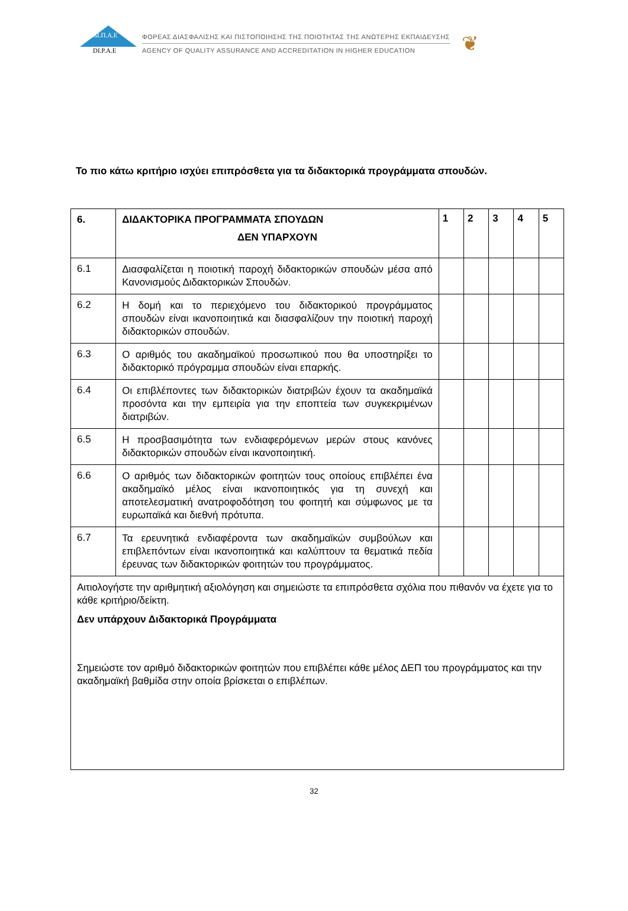ΔΙ.Π.Α.Ε
DI.P.A.E
ΦΟΡΕΑΣ ΔΙΑΣΦΑΛΙΣΗΣ ΚΑΙ ΠΙΣΤΟΠΟΙΗΣΗΣ ΤΗΣ ΠΟΙΟΤΗΤΑΣ ΤΗΣ ΑΝΩΤΕΡΗΣ ΕΚΠΑΙΔΕΥΣΗΣ
AGENCY OF QUALITY ASSURANCE AND ACCREDITATION IN HIGHER EDUCATION
❦
Το πιο κάτω κριτήριο ισχύει επιπρόσθετα για τα διδακτορικά προγράμματα σπουδών.
| 6. | ΔΙΔΑΚΤΟΡΙΚΑ ΠΡΟΓΡΑΜΜΑΤΑ ΣΠΟΥΔΩΝ ΔΕΝ ΥΠΑΡΧΟΥΝ | 1 | 2 | 3 | 4 | 5 |
| --- | --- | --- | --- | --- | --- | --- |
| 6.1 | Διασφαλίζεται η ποιοτική παροχή διδακτορικών σπουδών μέσα από Κανονισμούς Διδακτορικών Σπουδών. | | | | | |
| 6.2 | Η δομή και το περιεχόμενο του διδακτορικού προγράμματος σπουδών είναι ικανοποιητικά και διασφαλίζουν την ποιοτική παροχή διδακτορικών σπουδών. | | | | | |
| 6.3 | Ο αριθμός του ακαδημαϊκού προσωπικού που θα υποστηρίξει το διδακτορικό πρόγραμμα σπουδών είναι επαρκής. | | | | | |
| 6.4 | Οι επιβλέποντες των διδακτορικών διατριβών έχουν τα ακαδημαϊκά προσόντα και την εμπειρία για την εποπτεία των συγκεκριμένων διατριβών. | | | | | |
| 6.5 | Η προσβασιμότητα των ενδιαφερόμενων μερών στους κανόνες διδακτορικών σπουδών είναι ικανοποιητική. | | | | | |
| 6.6 | Ο αριθμός των διδακτορικών φοιτητών τους οποίους επιβλέπει ένα ακαδημαϊκό μέλος είναι ικανοποιητικός για τη συνεχή και αποτελεσματική ανατροφοδότηση του φοιτητή και σύμφωνος με τα ευρωπαϊκά και διεθνή πρότυπα. | | | | | |
| 6.7 | Τα ερευνητικά ενδιαφέροντα των ακαδημαϊκών συμβούλων και επιβλεπόντων είναι ικανοποιητικά και καλύπτουν τα θεματικά πεδία έρευνας των διδακτορικών φοιτητών του προγράμματος. | | | | | |
| Αιτιολογήστε την αριθμητική αξιολόγηση και σημειώστε τα επιπρόσθετα σχόλια που πιθανόν να έχετε για το κάθε κριτήριο/δείκτη. Δεν υπάρχουν Διδακτορικά Προγράμματα Σημειώστε τον αριθμό διδακτορικών φοιτητών που επιβλέπει κάθε μέλος ΔΕΠ του προγράμματος και την ακαδημαϊκή βαθμίδα στην οποία βρίσκεται ο επιβλέπων. | | | | | | |
32